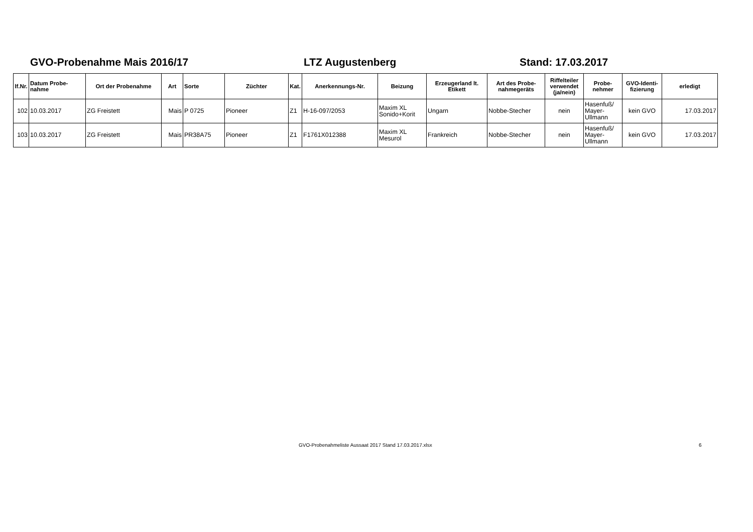GVO-Probenahme Mais 2016/17 LTZ Augustenberg Stand: 17.03.2017
| lf.Nr. | Datum Probe- nahme | Ort der Probenahme | Art | Sorte | Züchter | Kat. | Anerkennungs-Nr. | Beizung | Erzeugerland lt. Etikett | Art des Probe- nahmegeräts | Riffelteiler verwendet (ja/nein) | Probe- nehmer | GVO-Identi- fizierung | erledigt |
| --- | --- | --- | --- | --- | --- | --- | --- | --- | --- | --- | --- | --- | --- | --- |
| 102 | 10.03.2017 | ZG Freistett | Mais | P 0725 | Pioneer | Z1 | H-16-097/2053 | Maxim XL Sonido+Korit | Ungarn | Nobbe-Stecher | nein | Hasenfuß/ Mayer- Ullmann | kein GVO | 17.03.2017 |
| 103 | 10.03.2017 | ZG Freistett | Mais | PR38A75 | Pioneer | Z1 | F1761X012388 | Maxim XL Mesurol | Frankreich | Nobbe-Stecher | nein | Hasenfuß/ Mayer- Ullmann | kein GVO | 17.03.2017 |
GVO-Probenahmeliste Aussaat 2017 Stand 17.03.2017.xlsx 6